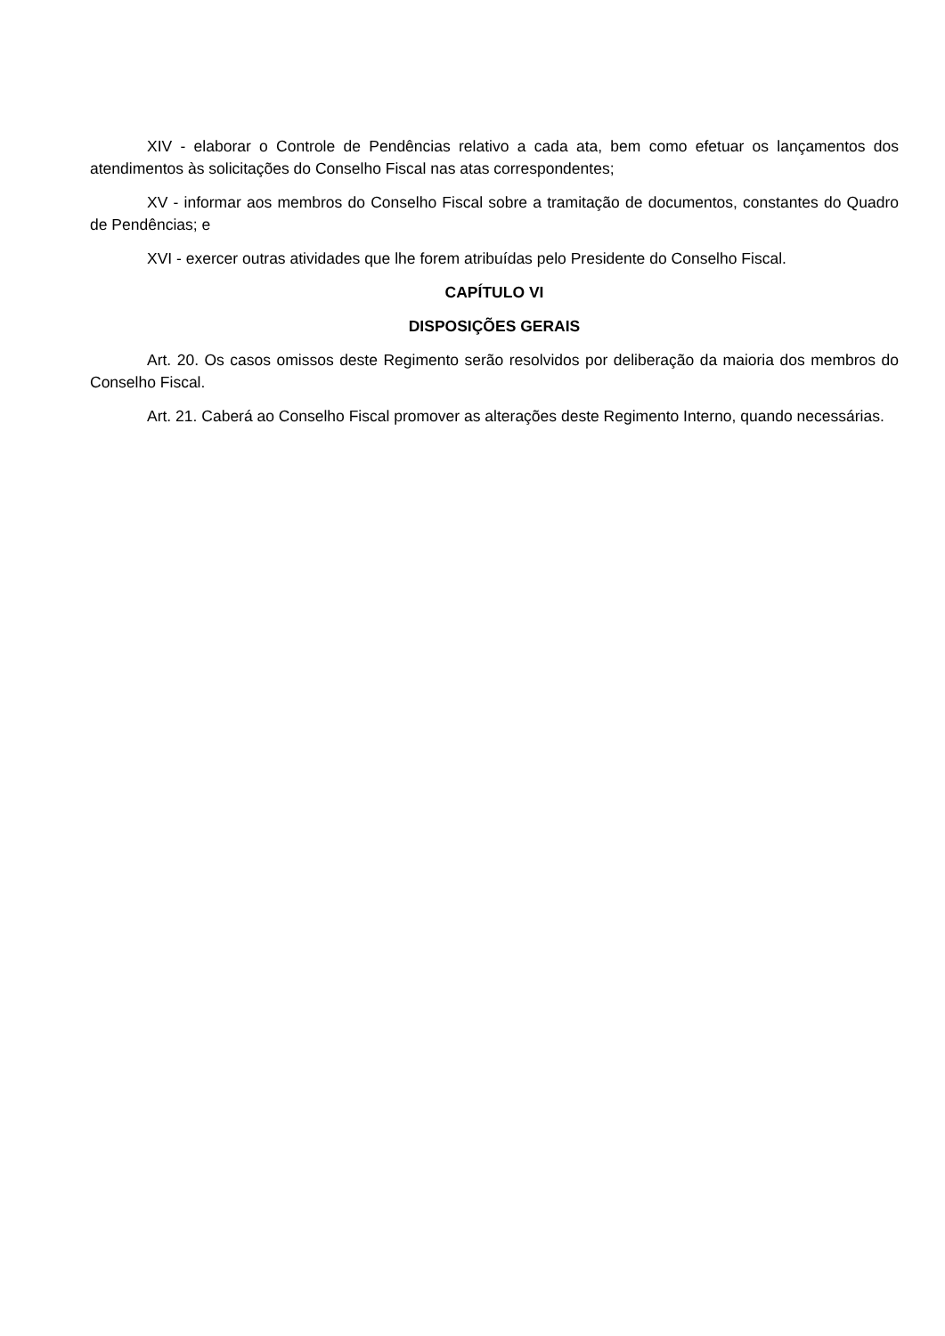XIV - elaborar o Controle de Pendências relativo a cada ata, bem como efetuar os lançamentos dos atendimentos às solicitações do Conselho Fiscal nas atas correspondentes;
XV - informar aos membros do Conselho Fiscal sobre a tramitação de documentos, constantes do Quadro de Pendências; e
XVI - exercer outras atividades que lhe forem atribuídas pelo Presidente do Conselho Fiscal.
CAPÍTULO VI
DISPOSIÇÕES GERAIS
Art. 20. Os casos omissos deste Regimento serão resolvidos por deliberação da maioria dos membros do Conselho Fiscal.
Art. 21. Caberá ao Conselho Fiscal promover as alterações deste Regimento Interno, quando necessárias.